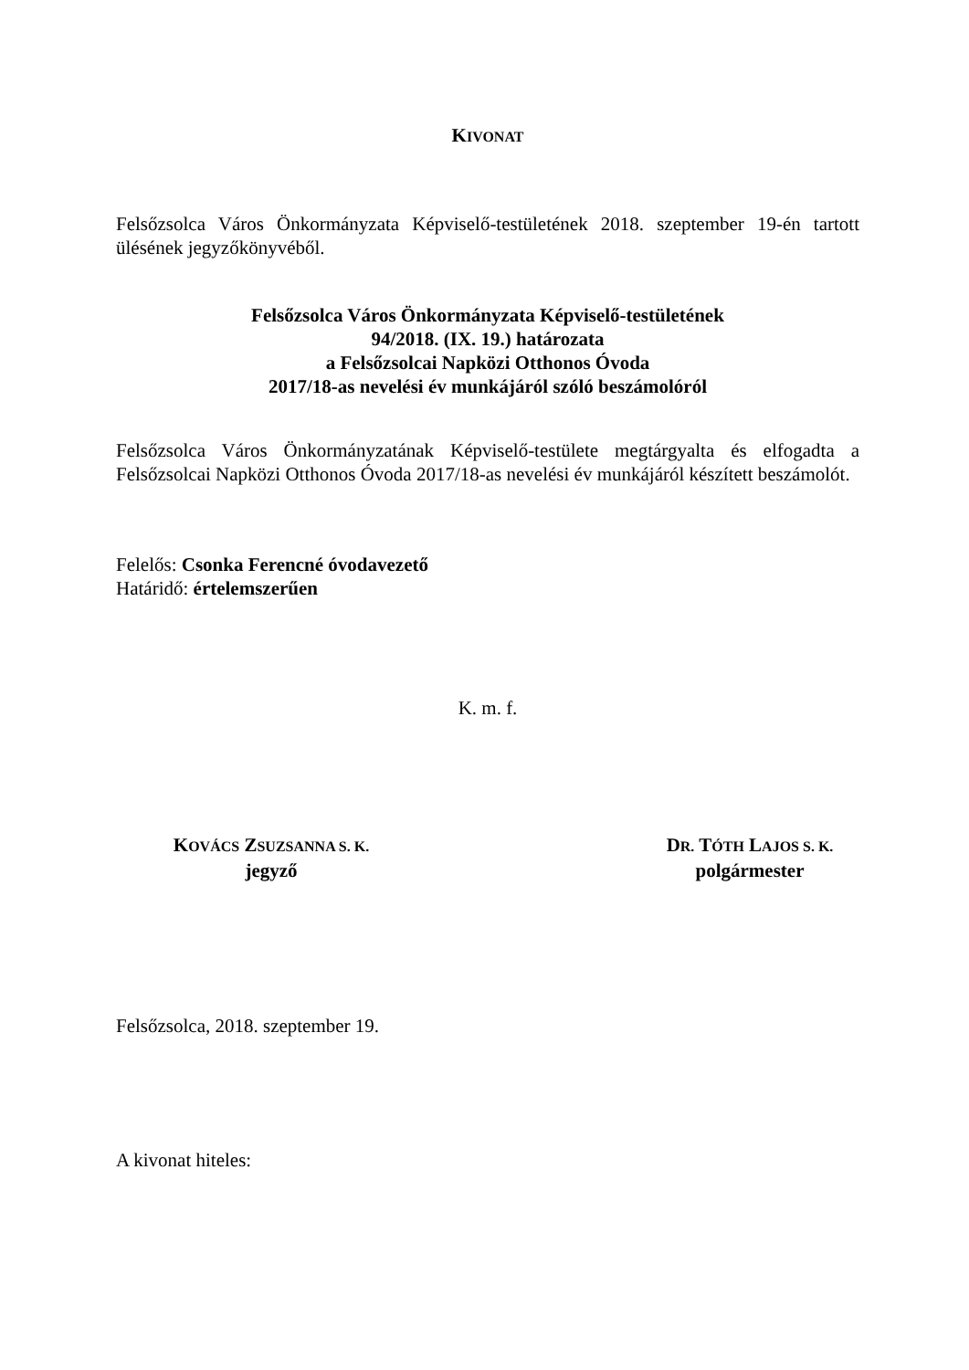KIVONAT
Felsőzsolca Város Önkormányzata Képviselő-testületének 2018. szeptember 19-én tartott ülésének jegyzőkönyvéből.
Felsőzsolca Város Önkormányzata Képviselő-testületének
94/2018. (IX. 19.) határozata
a Felsőzsolcai Napközi Otthonos Óvoda
2017/18-as nevelési év munkájáról szóló beszámolóról
Felsőzsolca Város Önkormányzatának Képviselő-testülete megtárgyalta és elfogadta a Felsőzsolcai Napközi Otthonos Óvoda 2017/18-as nevelési év munkájáról készített beszámolót.
Felelős: Csonka Ferencné óvodavezető
Határidő: értelemszerűen
K. m. f.
KOVÁCS ZSUZSANNA S. K.
jegyző
DR. TÓTH LAJOS S. K.
polgármester
Felsőzsolca, 2018. szeptember 19.
A kivonat hiteles: